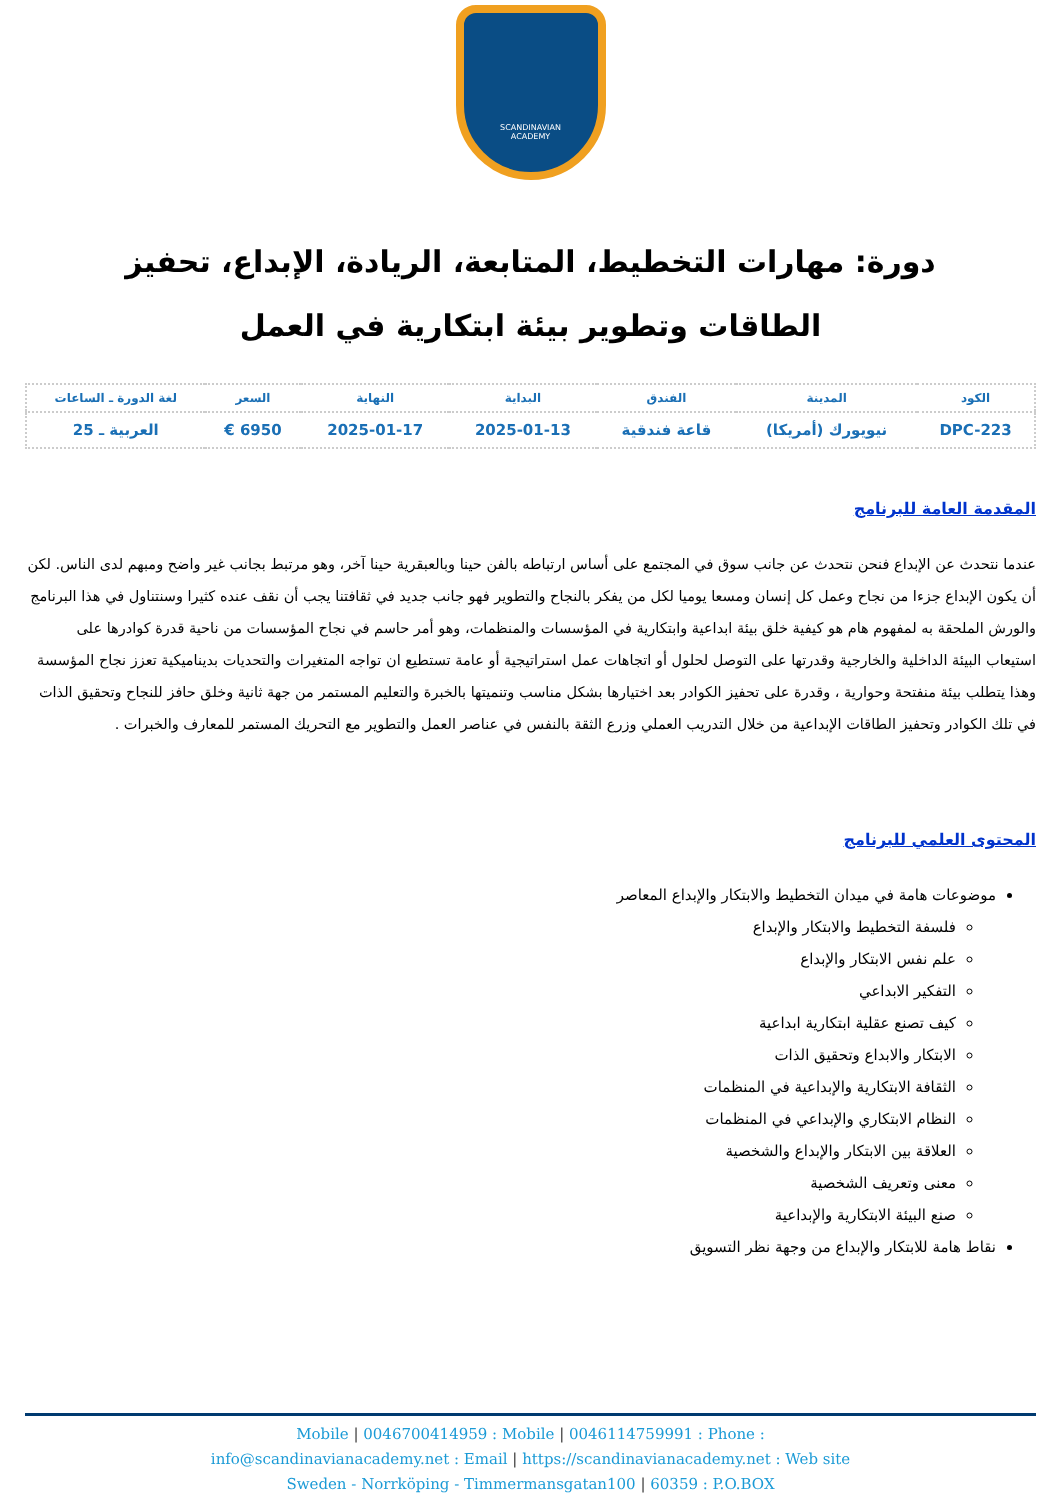SCANDINAVIAN
ACADEMY
دورة: مهارات التخطيط، المتابعة، الريادة، الإبداع، تحفيز الطاقات وتطوير بيئة ابتكارية في العمل
| الكود | المدينة | الفندق | البداية | النهاية | السعر | لغة الدورة ـ الساعات |
| --- | --- | --- | --- | --- | --- | --- |
| DPC-223 | نيويورك (أمريكا) | قاعة فندقية | 2025-01-13 | 2025-01-17 | 6950 € | العربية ـ 25 |
المقدمة العامة للبرنامج
عندما نتحدث عن الإبداع فنحن نتحدث عن جانب سوق في المجتمع على أساس ارتباطه بالفن حينا وبالعبقرية حينا آخر، وهو مرتبط بجانب غير واضح ومبهم لدى الناس. لكن أن يكون الإبداع جزءا من نجاح وعمل كل إنسان ومسعا يوميا لكل من يفكر بالنجاح والتطوير فهو جانب جديد في ثقافتنا يجب أن نقف عنده كثيرا وسنتناول في هذا البرنامج والورش الملحقة به لمفهوم هام هو كيفية خلق بيئة ابداعية وابتكارية في المؤسسات والمنظمات، وهو أمر حاسم في نجاح المؤسسات من ناحية قدرة كوادرها على استيعاب البيئة الداخلية والخارجية وقدرتها على التوصل لحلول أو اتجاهات عمل استراتيجية أو عامة تستطيع ان تواجه المتغيرات والتحديات بديناميكية تعزز نجاح المؤسسة وهذا يتطلب بيئة منفتحة وحوارية ، وقدرة على تحفيز الكوادر بعد اختيارها بشكل مناسب وتنميتها بالخبرة والتعليم المستمر من جهة ثانية وخلق حافز للنجاح وتحقيق الذات في تلك الكوادر وتحفيز الطاقات الإبداعية من خلال التدريب العملي وزرع الثقة بالنفس في عناصر العمل والتطوير مع التحريك المستمر للمعارف والخبرات .
المحتوى العلمي للبرنامج
موضوعات هامة في ميدان التخطيط والابتكار والإبداع المعاصر
فلسفة التخطيط والابتكار والإبداع
علم نفس الابتكار والإبداع
التفكير الابداعي
كيف تصنع عقلية ابتكارية ابداعية
الابتكار والابداع وتحقيق الذات
الثقافة الابتكارية والإبداعية في المنظمات
النظام الابتكاري والإبداعي في المنظمات
العلاقة بين الابتكار والإبداع والشخصية
معنى وتعريف الشخصية
صنع البيئة الابتكارية والإبداعية
نقاط هامة للابتكار والإبداع من وجهة نظر التسويق
Mobile | 0046700414959 : Mobile | 0046114759991 : Phone :
info@scandinavianacademy.net : Email | https://scandinavianacademy.net : Web site
Sweden - Norrköping - Timmermansgatan100 | 60359 : P.O.BOX